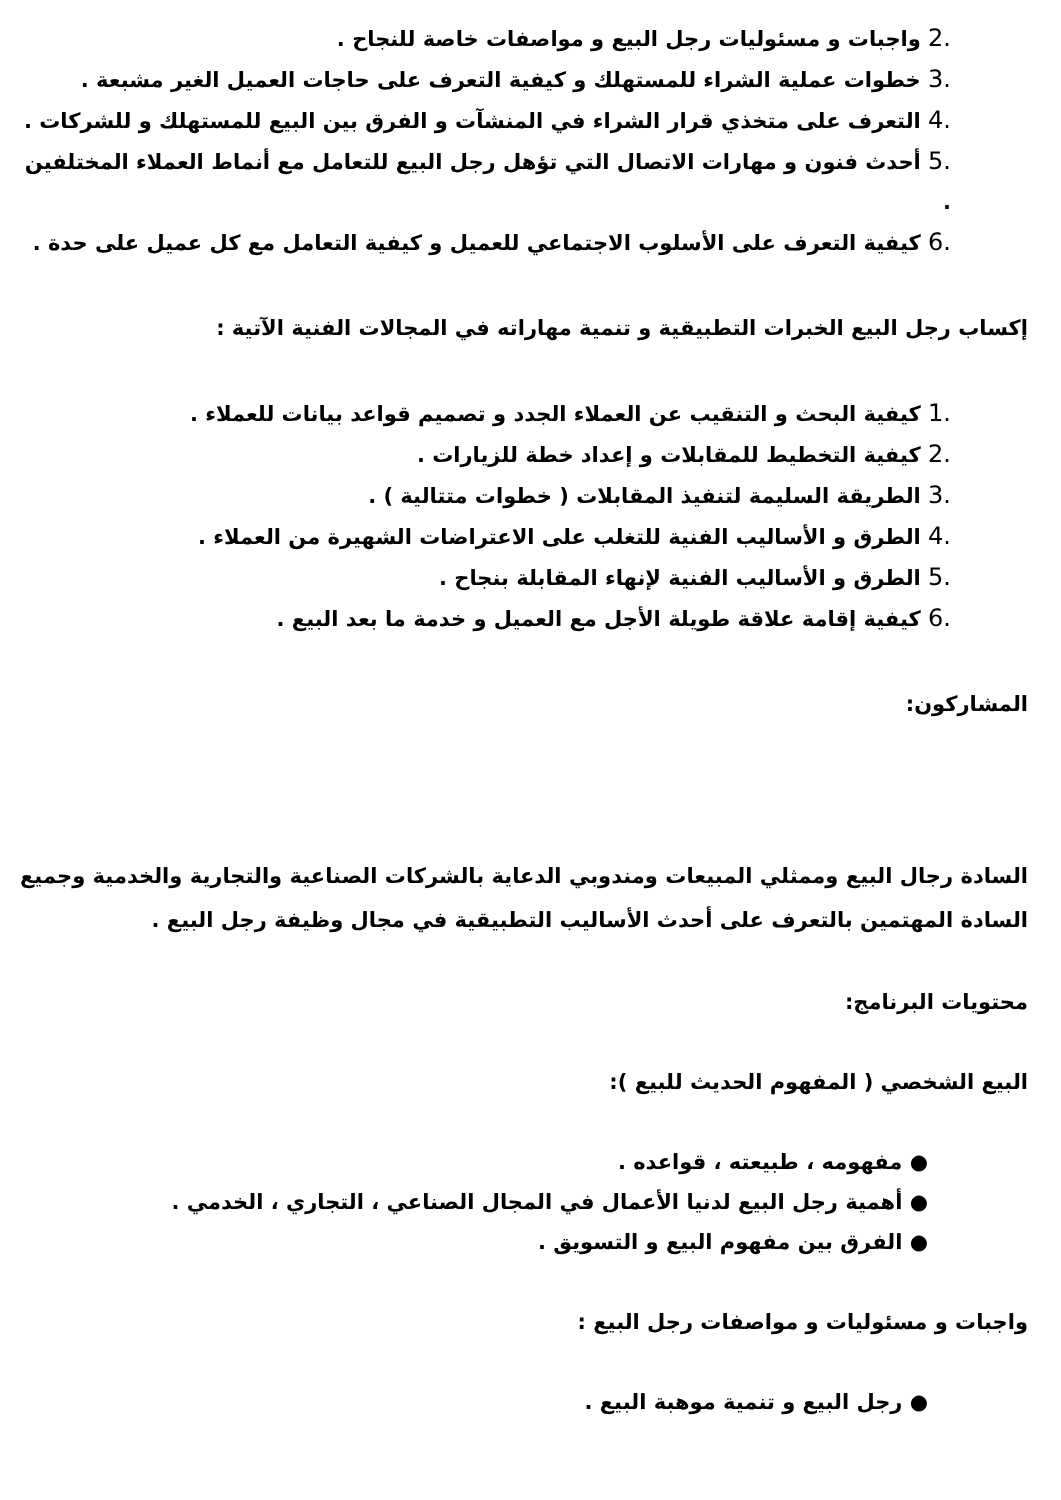.2 واجبات و مسئوليات رجل البيع و مواصفات خاصة للنجاح .
.3 خطوات عملية الشراء للمستهلك و كيفية التعرف على حاجات العميل الغير مشبعة .
.4 التعرف على متخذي قرار الشراء في المنشآت و الفرق بين البيع للمستهلك و للشركات .
.5 أحدث فنون و مهارات الاتصال التي تؤهل رجل البيع للتعامل مع أنماط العملاء المختلفين .
.6 كيفية التعرف على الأسلوب الاجتماعي للعميل و كيفية التعامل مع كل عميل على حدة .
إكساب رجل البيع الخبرات التطبيقية و تنمية مهاراته في المجالات الفنية الآتية :
.1 كيفية البحث و التنقيب عن العملاء الجدد و تصميم قواعد بيانات للعملاء .
.2 كيفية التخطيط للمقابلات و إعداد خطة للزيارات .
.3 الطريقة السليمة لتنفيذ المقابلات ( خطوات متتالية ) .
.4 الطرق و الأساليب الفنية للتغلب على الاعتراضات الشهيرة من العملاء .
.5 الطرق و الأساليب الفنية لإنهاء المقابلة بنجاح .
.6 كيفية إقامة علاقة طويلة الأجل مع العميل و خدمة ما بعد البيع .
المشاركون:
السادة رجال البيع وممثلي المبيعات ومندوبي الدعاية بالشركات الصناعية والتجارية والخدمية وجميع السادة المهتمين بالتعرف على أحدث الأساليب التطبيقية في مجال وظيفة رجل البيع .
محتويات البرنامج:
البيع الشخصي ( المفهوم الحديث للبيع ):
● مفهومه ، طبيعته ، قواعده .
● أهمية رجل البيع لدنيا الأعمال في المجال الصناعي ، التجاري ، الخدمي .
● الفرق بين مفهوم البيع و التسويق .
واجبات و مسئوليات و مواصفات رجل البيع :
● رجل البيع و تنمية موهبة البيع .